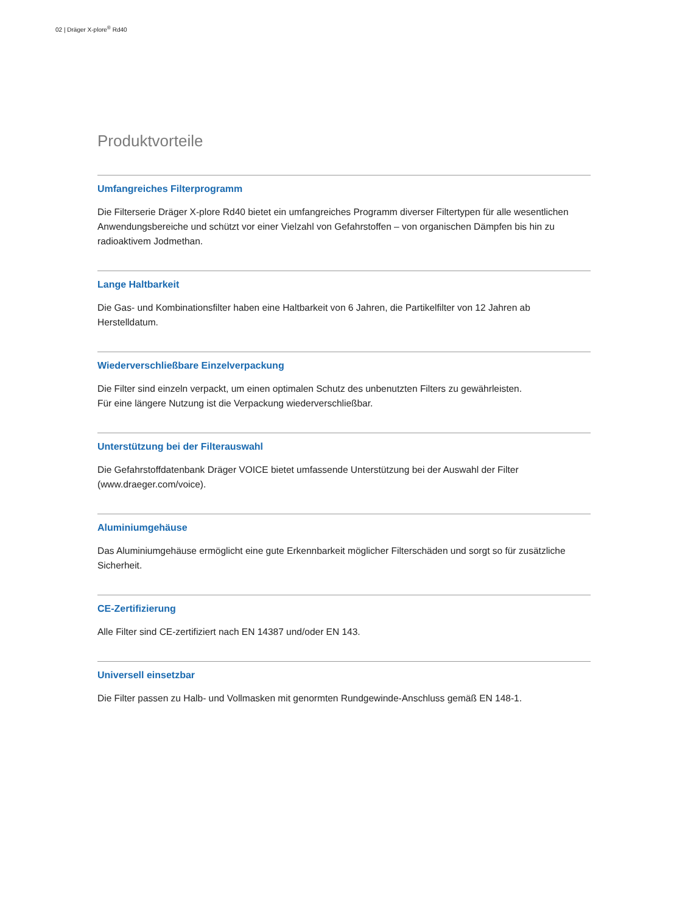02 | Dräger X-plore<sup>®</sup> Rd40
Produktvorteile
Umfangreiches Filterprogramm
Die Filterserie Dräger X-plore Rd40 bietet ein umfangreiches Programm diverser Filtertypen für alle wesentlichen Anwendungsbereiche und schützt vor einer Vielzahl von Gefahrstoffen – von organischen Dämpfen bis hin zu radioaktivem Jodmethan.
Lange Haltbarkeit
Die Gas- und Kombinationsfilter haben eine Haltbarkeit von 6 Jahren, die Partikelfilter von 12 Jahren ab Herstelldatum.
Wiederverschließbare Einzelverpackung
Die Filter sind einzeln verpackt, um einen optimalen Schutz des unbenutzten Filters zu gewährleisten.
Für eine längere Nutzung ist die Verpackung wiederverschließbar.
Unterstützung bei der Filterauswahl
Die Gefahrstoffdatenbank Dräger VOICE bietet umfassende Unterstützung bei der Auswahl der Filter (www.draeger.com/voice).
Aluminiumgehäuse
Das Aluminiumgehäuse ermöglicht eine gute Erkennbarkeit möglicher Filterschäden und sorgt so für zusätzliche Sicherheit.
CE-Zertifizierung
Alle Filter sind CE-zertifiziert nach EN 14387 und/oder EN 143.
Universell einsetzbar
Die Filter passen zu Halb- und Vollmasken mit genormten Rundgewinde-Anschluss gemäß EN 148-1.